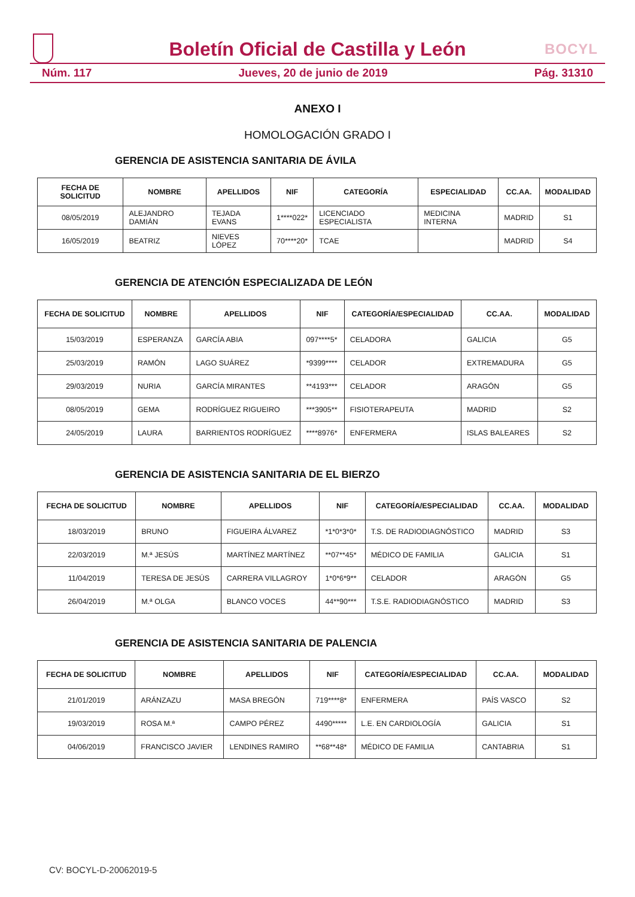BOCYL
Boletín Oficial de Castilla y León
Núm. 117 Jueves, 20 de junio de 2019 Pág. 31310
ANEXO I
HOMOLOGACIÓN GRADO I
GERENCIA DE ASISTENCIA SANITARIA DE ÁVILA
| FECHA DE SOLICITUD | NOMBRE | APELLIDOS | NIF | CATEGORÍA | ESPECIALIDAD | CC.AA. | MODALIDAD |
| --- | --- | --- | --- | --- | --- | --- | --- |
| 08/05/2019 | ALEJANDRO DAMIÁN | TEJADA EVANS | 1****022* | LICENCIADO ESPECIALISTA | MEDICINA INTERNA | MADRID | S1 |
| 16/05/2019 | BEATRIZ | NIEVES LÓPEZ | 70****20* | TCAE | | MADRID | S4 |
GERENCIA DE ATENCIÓN ESPECIALIZADA DE LEÓN
| FECHA DE SOLICITUD | NOMBRE | APELLIDOS | NIF | CATEGORÍA/ESPECIALIDAD | CC.AA. | MODALIDAD |
| --- | --- | --- | --- | --- | --- | --- |
| 15/03/2019 | ESPERANZA | GARCÍA ABIA | 097****5* | CELADORA | GALICIA | G5 |
| 25/03/2019 | RAMÓN | LAGO SUÁREZ | *9399**** | CELADOR | EXTREMADURA | G5 |
| 29/03/2019 | NURIA | GARCÍA MIRANTES | **4193*** | CELADOR | ARAGÓN | G5 |
| 08/05/2019 | GEMA | RODRÍGUEZ RIGUEIRO | ***3905** | FISIOTERAPEUTA | MADRID | S2 |
| 24/05/2019 | LAURA | BARRIENTOS RODRÍGUEZ | ****8976* | ENFERMERA | ISLAS BALEARES | S2 |
GERENCIA DE ASISTENCIA SANITARIA DE EL BIERZO
| FECHA DE SOLICITUD | NOMBRE | APELLIDOS | NIF | CATEGORÍA/ESPECIALIDAD | CC.AA. | MODALIDAD |
| --- | --- | --- | --- | --- | --- | --- |
| 18/03/2019 | BRUNO | FIGUEIRA ÁLVAREZ | *1*0*3*0* | T.S. DE RADIODIAGNÓSTICO | MADRID | S3 |
| 22/03/2019 | M.ª JESÚS | MARTÍNEZ MARTÍNEZ | **07**45* | MÉDICO DE FAMILIA | GALICIA | S1 |
| 11/04/2019 | TERESA DE JESÚS | CARRERA VILLAGROY | 1*0*6*9** | CELADOR | ARAGÓN | G5 |
| 26/04/2019 | M.ª OLGA | BLANCO VOCES | 44**90*** | T.S.E. RADIODIAGNÓSTICO | MADRID | S3 |
GERENCIA DE ASISTENCIA SANITARIA DE PALENCIA
| FECHA DE SOLICITUD | NOMBRE | APELLIDOS | NIF | CATEGORÍA/ESPECIALIDAD | CC.AA. | MODALIDAD |
| --- | --- | --- | --- | --- | --- | --- |
| 21/01/2019 | ARÁNZAZU | MASA BREGÓN | 719****8* | ENFERMERA | PAÍS VASCO | S2 |
| 19/03/2019 | ROSA M.ª | CAMPO PÉREZ | 4490***** | L.E. EN CARDIOLOGÍA | GALICIA | S1 |
| 04/06/2019 | FRANCISCO JAVIER | LENDINES RAMIRO | **68**48* | MÉDICO DE FAMILIA | CANTABRIA | S1 |
CV: BOCYL-D-20062019-5